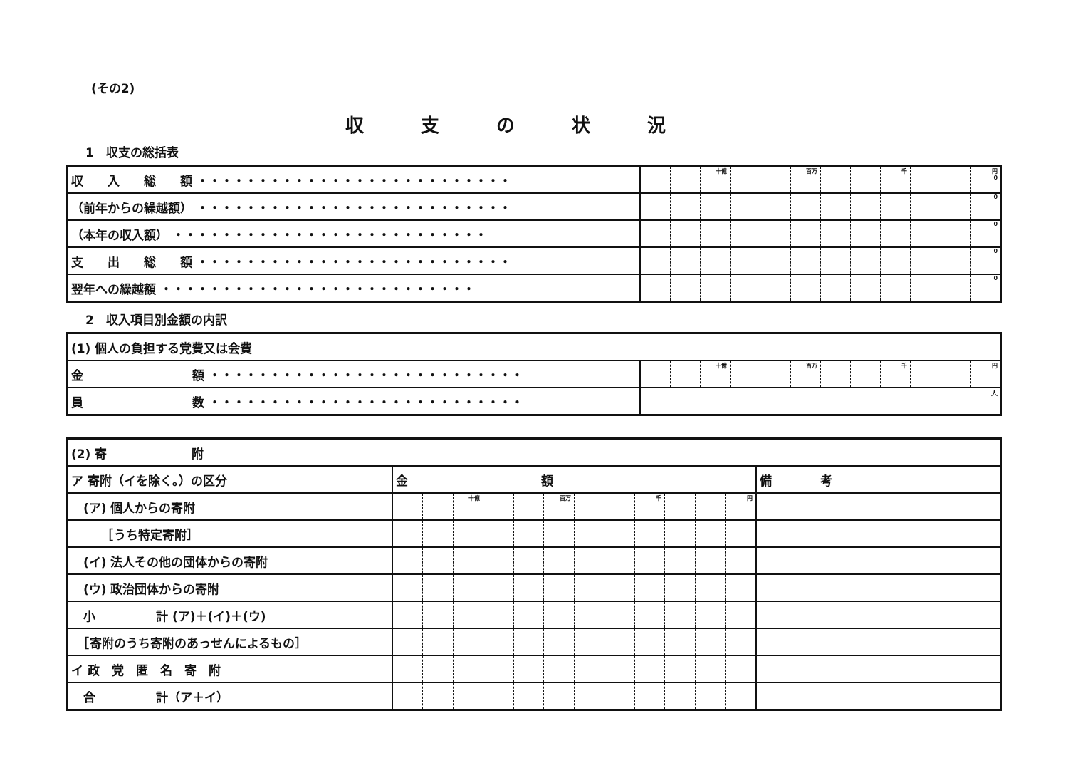(その2)
収支の状況
1　収支の総括表
| 収 入 総 額 ・・・・・・・・・・・・・・・・・・・・・・・・・・ | | | 十億 | | | 百万 | | | 千 | | | 円 0 |
| （前年からの繰越額） ・・・・・・・・・・・・・・・・・・・・・・・・・・ | | | | | | | | | | | | 0 |
| （本年の収入額） ・・・・・・・・・・・・・・・・・・・・・・・・・・ | | | | | | | | | | | | 0 |
| 支 出 総 額 ・・・・・・・・・・・・・・・・・・・・・・・・・・ | | | | | | | | | | | | 0 |
| 翌年への繰越額 ・・・・・・・・・・・・・・・・・・・・・・・・・・ | | | | | | | | | | | | 0 |
2　収入項目別金額の内訳
| (1) 個人の負担する党費又は会費 | | | | | | | | | | | | |
| 金 額 ・・・・・・・・・・・・・・・・・・・・・・・・・・ | | | 十億 | | | 百万 | | | 千 | | | 円 |
| 員 数 ・・・・・・・・・・・・・・・・・・・・・・・・・・ | 人 | | | | | | | | | | | |
| (2) 寄 附 | | | | | | | | | | | | | |
| ア 寄附（イを除く。）の区分 | 金 額 | | | | | | | | | | | | 備 考 |
| (ア) 個人からの寄附 | | | 十億 | | | 百万 | | | 千 | | | 円 | |
| ［うち特定寄附］ | | | | | | | | | | | | | |
| (イ) 法人その他の団体からの寄附 | | | | | | | | | | | | | |
| (ウ) 政治団体からの寄附 | | | | | | | | | | | | | |
| 小 計 (ア)＋(イ)＋(ウ) | | | | | | | | | | | | | |
| ［寄附のうち寄附のあっせんによるもの］ | | | | | | | | | | | | | |
| イ 政 党 匿 名 寄 附 | | | | | | | | | | | | | |
| 合 計（ア＋イ） | | | | | | | | | | | | | |